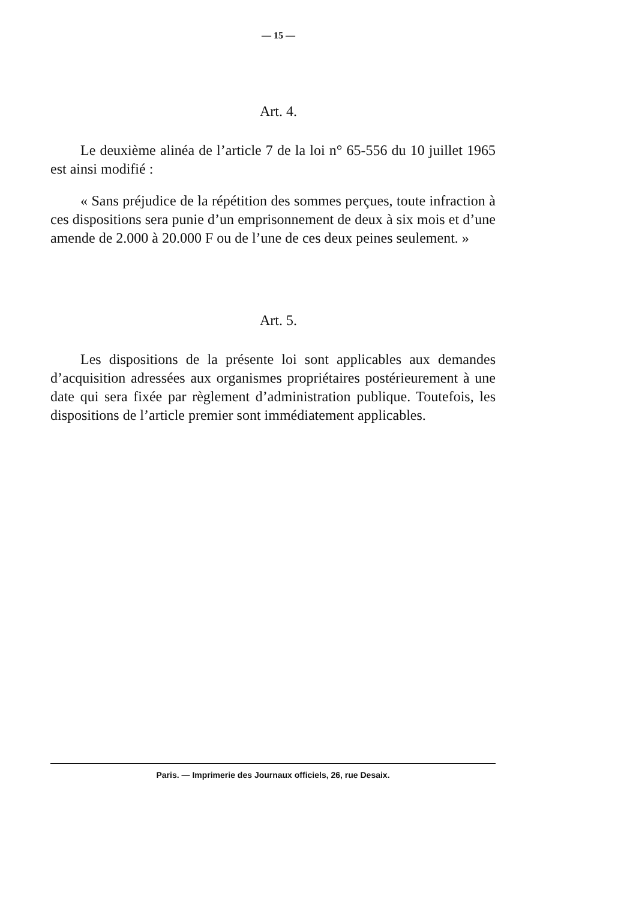— 15 —
Art. 4.
Le deuxième alinéa de l’article 7 de la loi n° 65-556 du 10 juillet 1965 est ainsi modifié :
« Sans préjudice de la répétition des sommes perçues, toute infraction à ces dispositions sera punie d’un emprisonnement de deux à six mois et d’une amende de 2.000 à 20.000 F ou de l’une de ces deux peines seulement. »
Art. 5.
Les dispositions de la présente loi sont applicables aux demandes d’acquisition adressées aux organismes propriétaires postérieurement à une date qui sera fixée par règlement d’administration publique. Toutefois, les dispositions de l’article premier sont immédiatement applicables.
Paris. — Imprimerie des Journaux officiels, 26, rue Desaix.